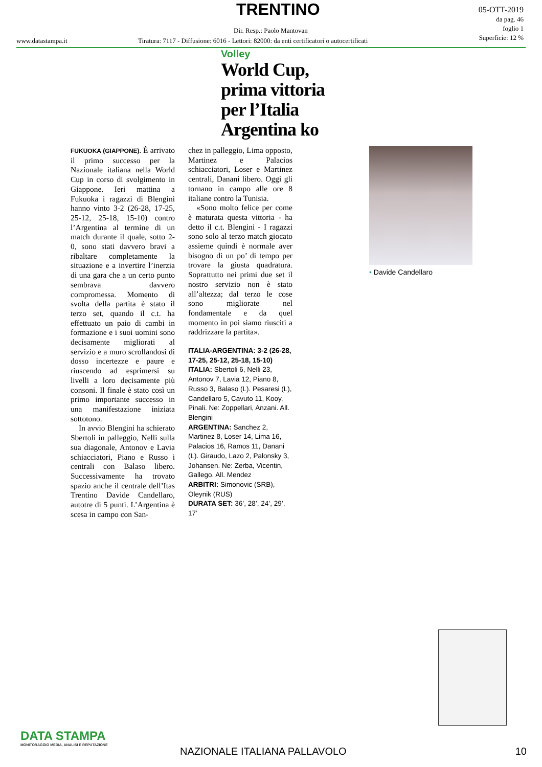TRENTINO
Dir. Resp.: Paolo Mantovan
05-OTT-2019
da pag. 46
foglio 1
Superficie: 12 %
www.datastampa.it
Tiratura: 7117 - Diffusione: 6016 - Lettori: 82000: da enti certificatori o autocertificati
Volley
World Cup,
prima vittoria
per l’Italia
Argentina ko
FUKUOKA (GIAPPONE). È arrivato il primo successo per la Nazionale italiana nella World Cup in corso di svolgimento in Giappone. Ieri mattina a Fukuoka i ragazzi di Blengini hanno vinto 3-2 (26-28, 17-25, 25-12, 25-18, 15-10) contro l’Argentina al termine di un match durante il quale, sotto 2-0, sono stati davvero bravi a ribaltare completamente la situazione e a invertire l’inerzia di una gara che a un certo punto sembrava davvero compromessa. Momento di svolta della partita è stato il terzo set, quando il c.t. ha effettuato un paio di cambi in formazione e i suoi uomini sono decisamente migliorati al servizio e a muro scrollandosi di dosso incertezze e paure e riuscendo ad esprimersi su livelli a loro decisamente più consoni. Il finale è stato così un primo importante successo in una manifestazione iniziata sottotono.
In avvio Blengini ha schierato Sbertoli in palleggio, Nelli sulla sua diagonale, Antonov e Lavia schiacciatori, Piano e Russo i centrali con Balaso libero. Successivamente ha trovato spazio anche il centrale dell’Itas Trentino Davide Candellaro, autotre di 5 punti. L’Argentina è scesa in campo con San-
chez in palleggio, Lima opposto, Martinez e Palacios schiacciatori, Loser e Martinez centrali, Danani libero. Oggi gli tornano in campo alle ore 8 italiane contro la Tunisia.
«Sono molto felice per come è maturata questa vittoria - ha detto il c.t. Blengini - I ragazzi sono solo al terzo match giocato assieme quindi è normale aver bisogno di un po’ di tempo per trovare la giusta quadratura. Soprattutto nei primi due set il nostro servizio non è stato all’altezza; dal terzo le cose sono migliorate nel fondamentale e da quel momento in poi siamo riusciti a raddrizzare la partita».
ITALIA-ARGENTINA: 3-2 (26-28, 17-25, 25-12, 25-18, 15-10)
ITALIA: Sbertoli 6, Nelli 23, Antonov 7, Lavia 12, Piano 8, Russo 3, Balaso (L). Pesaresi (L), Candellaro 5, Cavuto 11, Kooy, Pinali. Ne: Zoppellari, Anzani. All. Blengini
ARGENTINA: Sanchez 2, Martinez 8, Loser 14, Lima 16, Palacios 16, Ramos 11, Danani (L). Giraudo, Lazo 2, Palonsky 3, Johansen. Ne: Zerba, Vicentin, Gallego. All. Mendez
ARBITRI: Simonovic (SRB), Oleynik (RUS)
DURATA SET: 36’, 28’, 24’, 29’, 17’
• Davide Candellaro
DATA STAMPA
MONITORAGGIO MEDIA, ANALISI E REPUTAZIONE
NAZIONALE ITALIANA PALLAVOLO 10